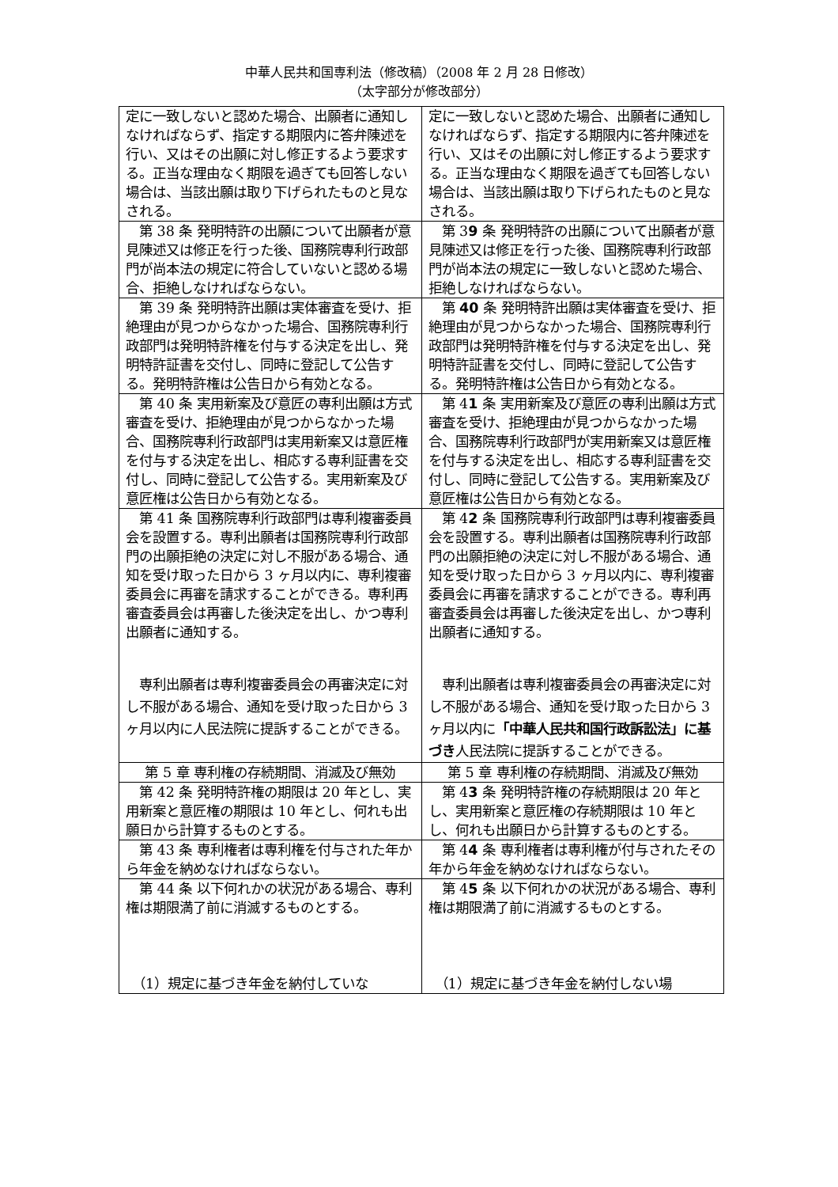中華人民共和国専利法（修改稿）（2008 年 2 月 28 日修改）
（太字部分が修改部分）
| 定に一致しないと認めた場合、出願者に通知しなければならず、指定する期限内に答弁陳述を行い、又はその出願に対し修正するよう要求する。正当な理由なく期限を過ぎても回答しない場合は、当該出願は取り下げられたものと見なされる。 | 定に一致しないと認めた場合、出願者に通知しなければならず、指定する期限内に答弁陳述を行い、又はその出願に対し修正するよう要求する。正当な理由なく期限を過ぎても回答しない場合は、当該出願は取り下げられたものと見なされる。 |
| 第 38 条 発明特許の出願について出願者が意見陳述又は修正を行った後、国務院専利行政部門が尚本法の規定に符合していないと認める場合、拒絶しなければならない。 | 第 3 9 条 発明特許の出願について出願者が意見陳述又は修正を行った後、国務院専利行政部門が尚本法の規定に一致しないと認めた場合、拒絶しなければならない。 |
| 第 39 条 発明特許出願は実体審査を受け、拒絶理由が見つからなかった場合、国務院専利行政部門は発明特許権を付与する決定を出し、発明特許証書を交付し、同時に登記して公告する。発明特許権は公告日から有効となる。 | 第 40 条 発明特許出願は実体審査を受け、拒絶理由が見つからなかった場合、国務院専利行政部門は発明特許権を付与する決定を出し、発明特許証書を交付し、同時に登記して公告する。発明特許権は公告日から有効となる。 |
| 第 40 条 実用新案及び意匠の専利出願は方式審査を受け、拒絶理由が見つからなかった場合、国務院専利行政部門は実用新案又は意匠権を付与する決定を出し、相応する専利証書を交付し、同時に登記して公告する。実用新案及び意匠権は公告日から有効となる。 | 第 4 1 条 実用新案及び意匠の専利出願は方式審査を受け、拒絶理由が見つからなかった場合、国務院専利行政部門が実用新案又は意匠権を付与する決定を出し、相応する専利証書を交付し、同時に登記して公告する。実用新案及び意匠権は公告日から有効となる。 |
| 第 41 条 国務院専利行政部門は専利複審委員会を設置する。専利出願者は国務院専利行政部門の出願拒絶の決定に対し不服がある場合、通知を受け取った日から 3 ヶ月以内に、専利複審委員会に再審を請求することができる。専利再審査委員会は再審した後決定を出し、かつ専利出願者に通知する。 専利出願者は専利複審委員会の再審決定に対し不服がある場合、通知を受け取った日から 3 ヶ月以内に人民法院に提訴することができる。 | 第 4 2 条 国務院専利行政部門は専利複審委員会を設置する。専利出願者は国務院専利行政部門の出願拒絶の決定に対し不服がある場合、通知を受け取った日から 3 ヶ月以内に、専利複審委員会に再審を請求することができる。専利再審査委員会は再審した後決定を出し、かつ専利出願者に通知する。 専利出願者は専利複審委員会の再審決定に対し不服がある場合、通知を受け取った日から 3 ヶ月以内に 「中華人民共和国行政訴訟法」に基づき 人民法院に提訴することができる。 |
| 第 5 章 専利権の存続期間、消滅及び無効 | 第 5 章 専利権の存続期間、消滅及び無効 |
| 第 42 条 発明特許権の期限は 20 年とし、実用新案と意匠権の期限は 10 年とし、何れも出願日から計算するものとする。 | 第 4 3 条 発明特許権の存続期限は 20 年とし、実用新案と意匠権の存続期限は 10 年とし、何れも出願日から計算するものとする。 |
| 第 43 条 専利権者は専利権を付与された年から年金を納めなければならない。 | 第 4 4 条 専利権者は専利権が付与されたその年から年金を納めなければならない。 |
| 第 44 条 以下何れかの状況がある場合、専利権は期限満了前に消滅するものとする。 （1）規定に基づき年金を納付していな | 第 4 5 条 以下何れかの状況がある場合、専利権は期限満了前に消滅するものとする。 （1）規定に基づき年金を納付しない場 |